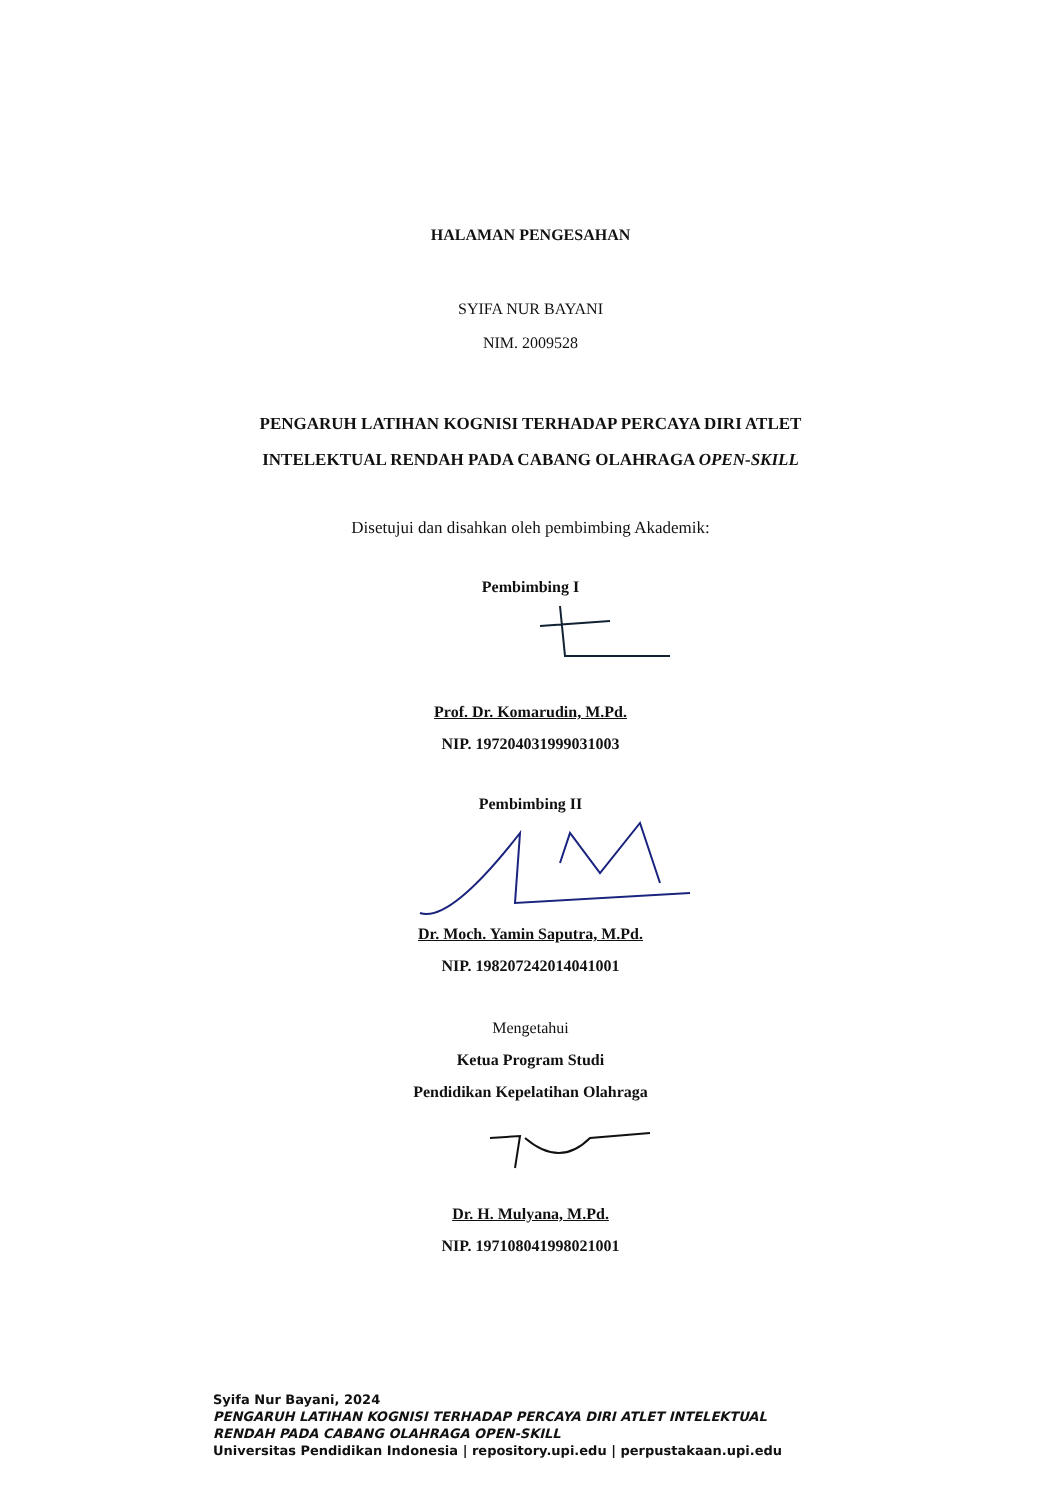HALAMAN PENGESAHAN
SYIFA NUR BAYANI
NIM. 2009528
PENGARUH LATIHAN KOGNISI TERHADAP PERCAYA DIRI ATLET
INTELEKTUAL RENDAH PADA CABANG OLAHRAGA OPEN-SKILL
Disetujui dan disahkan oleh pembimbing Akademik:
Pembimbing I
Prof. Dr. Komarudin, M.Pd.
NIP. 197204031999031003
Pembimbing II
Dr. Moch. Yamin Saputra, M.Pd.
NIP. 198207242014041001
Mengetahui
Ketua Program Studi
Pendidikan Kepelatihan Olahraga
Dr. H. Mulyana, M.Pd.
NIP. 197108041998021001
Syifa Nur Bayani, 2024
PENGARUH LATIHAN KOGNISI TERHADAP PERCAYA DIRI ATLET INTELEKTUAL
RENDAH PADA CABANG OLAHRAGA OPEN-SKILL
Universitas Pendidikan Indonesia | repository.upi.edu | perpustakaan.upi.edu